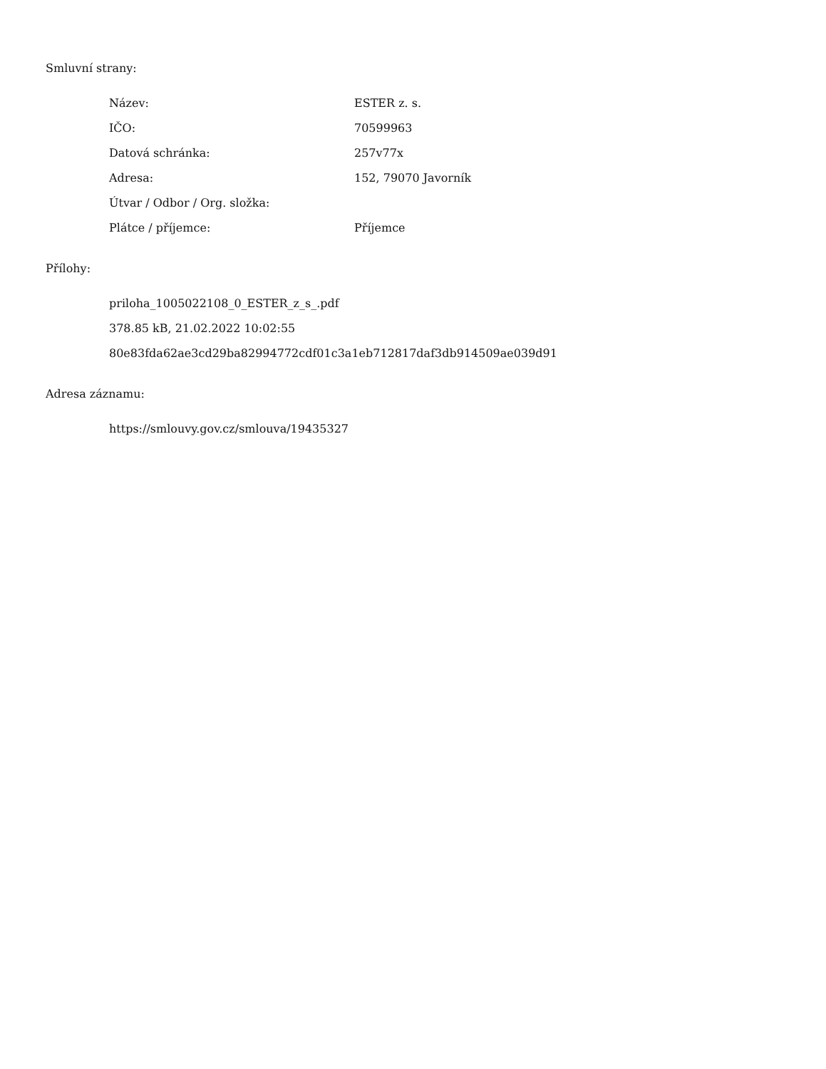Smluvní strany:
| Název: | ESTER z. s. |
| IČO: | 70599963 |
| Datová schránka: | 257v77x |
| Adresa: | 152, 79070 Javorník |
| Útvar / Odbor / Org. složka: | |
| Plátce / příjemce: | Příjemce |
Přílohy:
priloha_1005022108_0_ESTER_z_s_.pdf
378.85 kB, 21.02.2022 10:02:55
80e83fda62ae3cd29ba82994772cdf01c3a1eb712817daf3db914509ae039d91
Adresa záznamu:
https://smlouvy.gov.cz/smlouva/19435327